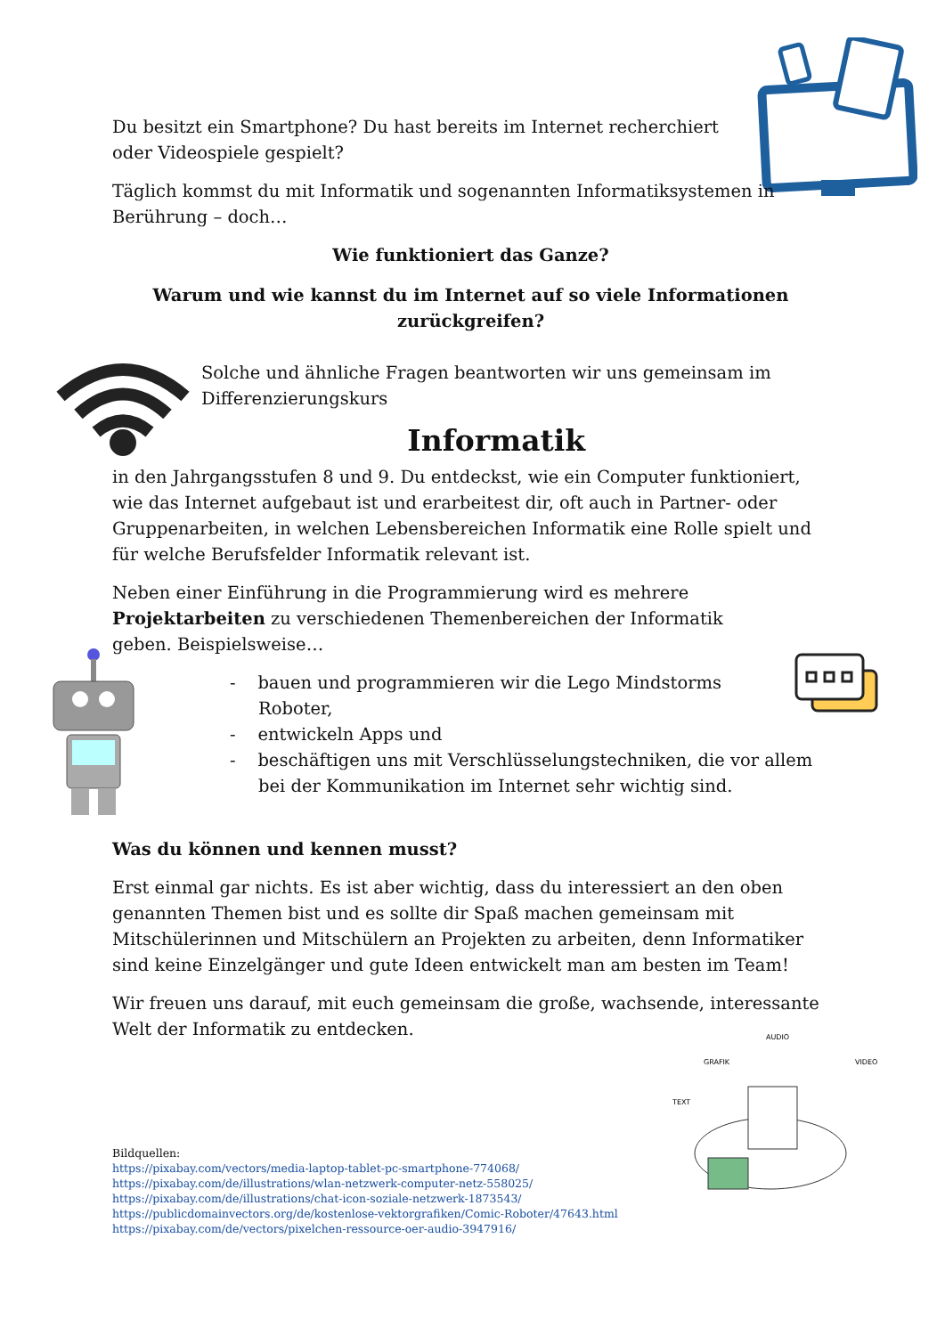AUDIO
GRAFIK
TEXT
VIDEO
Du besitzt ein Smartphone? Du hast bereits im Internet recherchiert oder Videospiele gespielt?
Täglich kommst du mit Informatik und sogenannten Informatiksystemen in Berührung – doch…
Wie funktioniert das Ganze?
Warum und wie kannst du im Internet auf so viele Informationen zurückgreifen?
Solche und ähnliche Fragen beantworten wir uns gemeinsam im Differenzierungskurs
Informatik
in den Jahrgangsstufen 8 und 9. Du entdeckst, wie ein Computer funktioniert, wie das Internet aufgebaut ist und erarbeitest dir, oft auch in Partner- oder Gruppenarbeiten, in welchen Lebensbereichen Informatik eine Rolle spielt und für welche Berufsfelder Informatik relevant ist.
Neben einer Einführung in die Programmierung wird es mehrere Projektarbeiten zu verschiedenen Themenbereichen der Informatik geben. Beispielsweise…
- bauen und programmieren wir die Lego Mindstorms
Roboter,
- entwickeln Apps und
- beschäftigen uns mit Verschlüsselungstechniken, die vor allem bei der Kommunikation im Internet sehr wichtig sind.
Was du können und kennen musst?
Erst einmal gar nichts. Es ist aber wichtig, dass du interessiert an den oben genannten Themen bist und es sollte dir Spaß machen gemeinsam mit Mitschülerinnen und Mitschülern an Projekten zu arbeiten, denn Informatiker sind keine Einzelgänger und gute Ideen entwickelt man am besten im Team!
Wir freuen uns darauf, mit euch gemeinsam die große, wachsende, interessante Welt der Informatik zu entdecken.
Bildquellen:
https://pixabay.com/vectors/media-laptop-tablet-pc-smartphone-774068/
https://pixabay.com/de/illustrations/wlan-netzwerk-computer-netz-558025/
https://pixabay.com/de/illustrations/chat-icon-soziale-netzwerk-1873543/
https://publicdomainvectors.org/de/kostenlose-vektorgrafiken/Comic-Roboter/47643.html
https://pixabay.com/de/vectors/pixelchen-ressource-oer-audio-3947916/